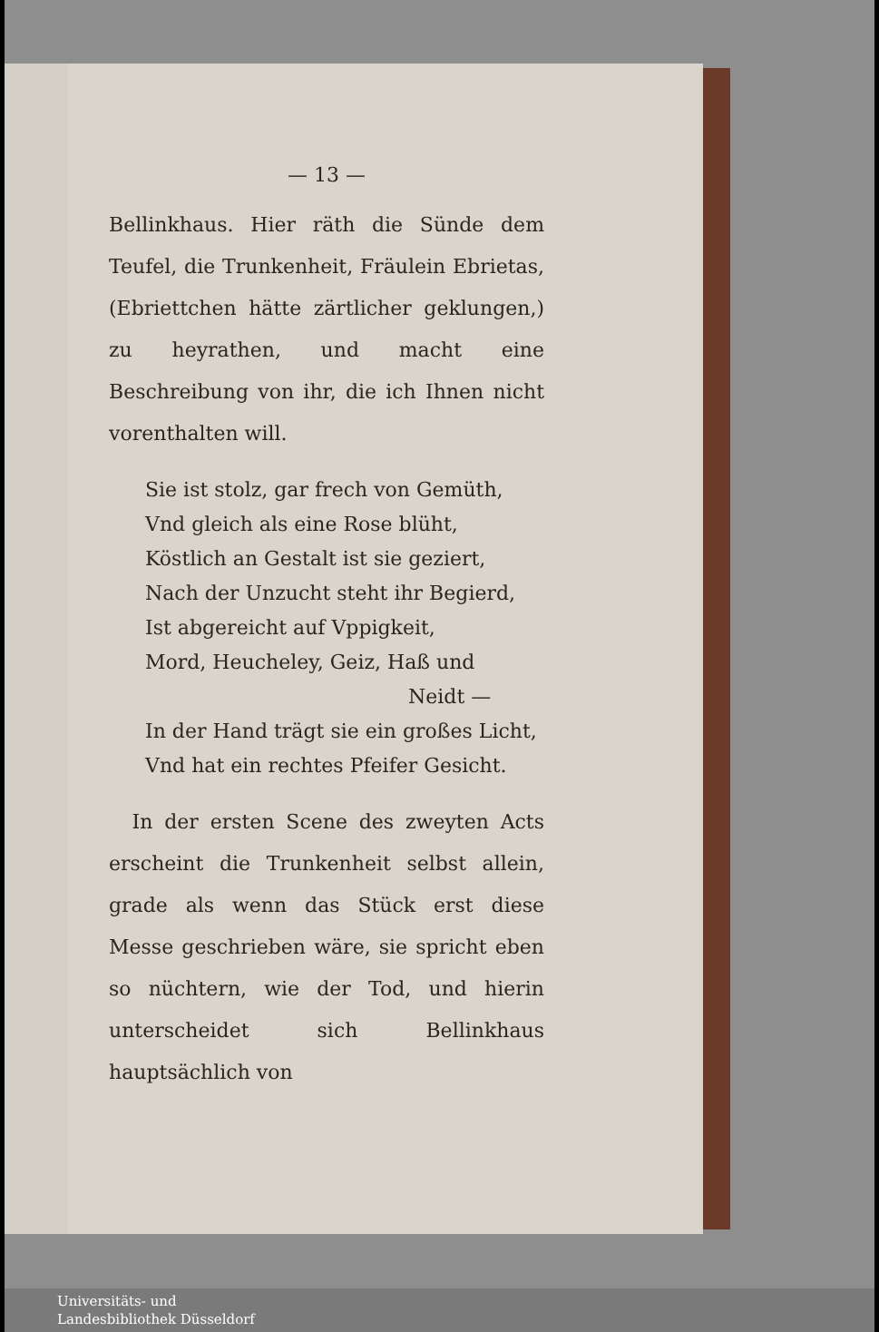— 13 —
Bellinkhaus. Hier räth die Sünde dem Teufel, die Trunkenheit, Fräulein Ebrietas, (Ebriettchen hätte zärtlicher geklungen,) zu heyrathen, und macht eine Beschreibung von ihr, die ich Ihnen nicht vorenthalten will.
Sie ist stolz, gar frech von Gemüth,
Vnd gleich als eine Rose blüht,
Köstlich an Gestalt ist sie geziert,
Nach der Unzucht steht ihr Begierd,
Ist abgereicht auf Vppigkeit,
Mord, Heucheley, Geiz, Haß und
Neidt —
In der Hand trägt sie ein großes Licht,
Vnd hat ein rechtes Pfeifer Gesicht.
In der ersten Scene des zweyten Acts erscheint die Trunkenheit selbst allein, grade als wenn das Stück erst diese Messe geschrieben wäre, sie spricht eben so nüchtern, wie der Tod, und hierin unterscheidet sich Bellinkhaus hauptsächlich von
Universitäts- und
Landesbibliothek Düsseldorf